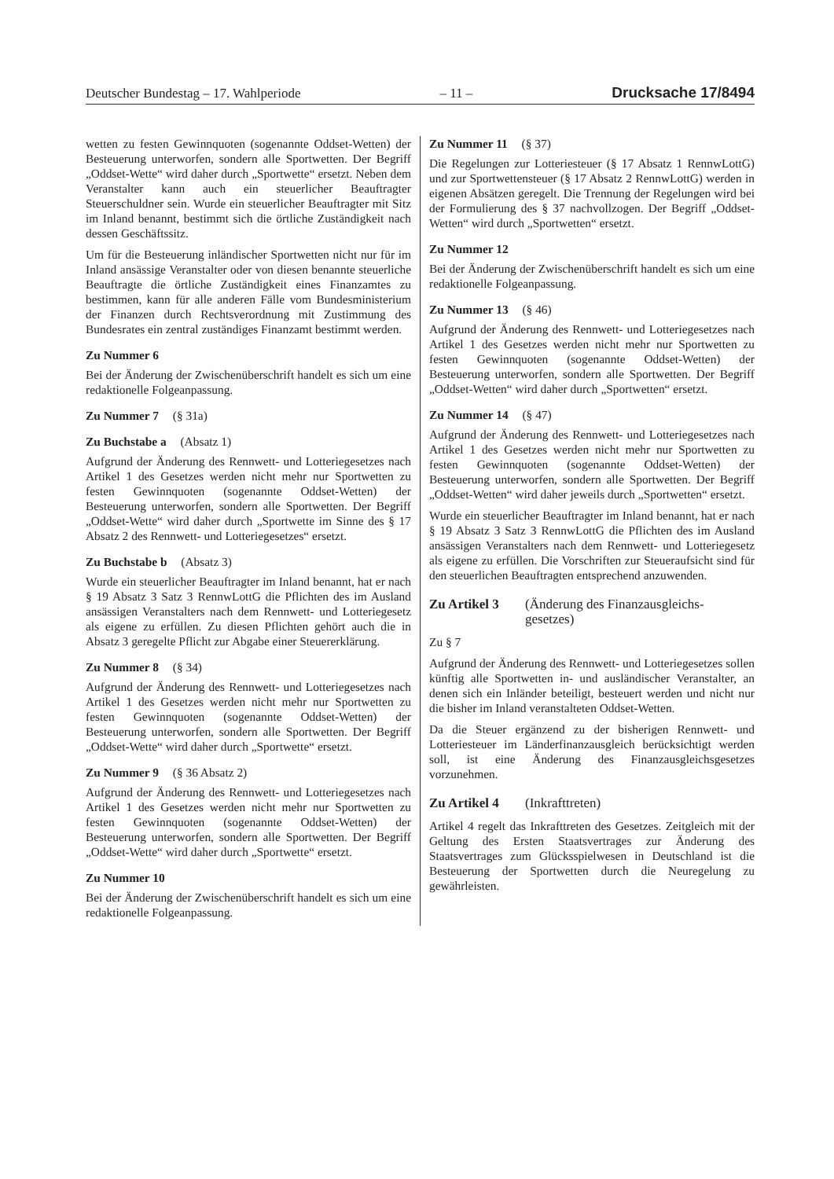Deutscher Bundestag – 17. Wahlperiode – 11 – Drucksache 17/8494
wetten zu festen Gewinnquoten (sogenannte Oddset-Wetten) der Besteuerung unterworfen, sondern alle Sportwetten. Der Begriff „Oddset-Wette“ wird daher durch „Sportwette“ ersetzt. Neben dem Veranstalter kann auch ein steuerlicher Beauftragter Steuerschuldner sein. Wurde ein steuerlicher Beauftragter mit Sitz im Inland benannt, bestimmt sich die örtliche Zuständigkeit nach dessen Geschäftssitz.
Um für die Besteuerung inländischer Sportwetten nicht nur für im Inland ansässige Veranstalter oder von diesen benannte steuerliche Beauftragte die örtliche Zuständigkeit eines Finanzamtes zu bestimmen, kann für alle anderen Fälle vom Bundesministerium der Finanzen durch Rechtsverordnung mit Zustimmung des Bundesrates ein zentral zuständiges Finanzamt bestimmt werden.
Zu Nummer 6
Bei der Änderung der Zwischenüberschrift handelt es sich um eine redaktionelle Folgeanpassung.
Zu Nummer 7 (§ 31a)
Zu Buchstabe a (Absatz 1)
Aufgrund der Änderung des Rennwett- und Lotteriegesetzes nach Artikel 1 des Gesetzes werden nicht mehr nur Sportwetten zu festen Gewinnquoten (sogenannte Oddset-Wetten) der Besteuerung unterworfen, sondern alle Sportwetten. Der Begriff „Oddset-Wette“ wird daher durch „Sportwette im Sinne des § 17 Absatz 2 des Rennwett- und Lotteriegesetzes“ ersetzt.
Zu Buchstabe b (Absatz 3)
Wurde ein steuerlicher Beauftragter im Inland benannt, hat er nach § 19 Absatz 3 Satz 3 RennwLottG die Pflichten des im Ausland ansässigen Veranstalters nach dem Rennwett- und Lotteriegesetz als eigene zu erfüllen. Zu diesen Pflichten gehört auch die in Absatz 3 geregelte Pflicht zur Abgabe einer Steuererklärung.
Zu Nummer 8 (§ 34)
Aufgrund der Änderung des Rennwett- und Lotteriegesetzes nach Artikel 1 des Gesetzes werden nicht mehr nur Sportwetten zu festen Gewinnquoten (sogenannte Oddset-Wetten) der Besteuerung unterworfen, sondern alle Sportwetten. Der Begriff „Oddset-Wette“ wird daher durch „Sportwette“ ersetzt.
Zu Nummer 9 (§ 36 Absatz 2)
Aufgrund der Änderung des Rennwett- und Lotteriegesetzes nach Artikel 1 des Gesetzes werden nicht mehr nur Sportwetten zu festen Gewinnquoten (sogenannte Oddset-Wetten) der Besteuerung unterworfen, sondern alle Sportwetten. Der Begriff „Oddset-Wette“ wird daher durch „Sportwette“ ersetzt.
Zu Nummer 10
Bei der Änderung der Zwischenüberschrift handelt es sich um eine redaktionelle Folgeanpassung.
Zu Nummer 11 (§ 37)
Die Regelungen zur Lotteriesteuer (§ 17 Absatz 1 RennwLottG) und zur Sportwettensteuer (§ 17 Absatz 2 RennwLottG) werden in eigenen Absätzen geregelt. Die Trennung der Regelungen wird bei der Formulierung des § 37 nachvollzogen. Der Begriff „Oddset-Wetten“ wird durch „Sportwetten“ ersetzt.
Zu Nummer 12
Bei der Änderung der Zwischenüberschrift handelt es sich um eine redaktionelle Folgeanpassung.
Zu Nummer 13 (§ 46)
Aufgrund der Änderung des Rennwett- und Lotteriegesetzes nach Artikel 1 des Gesetzes werden nicht mehr nur Sportwetten zu festen Gewinnquoten (sogenannte Oddset-Wetten) der Besteuerung unterworfen, sondern alle Sportwetten. Der Begriff „Oddset-Wetten“ wird daher durch „Sportwetten“ ersetzt.
Zu Nummer 14 (§ 47)
Aufgrund der Änderung des Rennwett- und Lotteriegesetzes nach Artikel 1 des Gesetzes werden nicht mehr nur Sportwetten zu festen Gewinnquoten (sogenannte Oddset-Wetten) der Besteuerung unterworfen, sondern alle Sportwetten. Der Begriff „Oddset-Wetten“ wird daher jeweils durch „Sportwetten“ ersetzt.
Wurde ein steuerlicher Beauftragter im Inland benannt, hat er nach § 19 Absatz 3 Satz 3 RennwLottG die Pflichten des im Ausland ansässigen Veranstalters nach dem Rennwett- und Lotteriegesetz als eigene zu erfüllen. Die Vorschriften zur Steueraufsicht sind für den steuerlichen Beauftragten entsprechend anzuwenden.
Zu Artikel 3 (Änderung des Finanzausgleichs-
gesetzes)
Zu § 7
Aufgrund der Änderung des Rennwett- und Lotteriegesetzes sollen künftig alle Sportwetten in- und ausländischer Veranstalter, an denen sich ein Inländer beteiligt, besteuert werden und nicht nur die bisher im Inland veranstalteten Oddset-Wetten.
Da die Steuer ergänzend zu der bisherigen Rennwett- und Lotteriesteuer im Länderfinanzausgleich berücksichtigt werden soll, ist eine Änderung des Finanzausgleichsgesetzes vorzunehmen.
Zu Artikel 4 (Inkrafttreten)
Artikel 4 regelt das Inkrafttreten des Gesetzes. Zeitgleich mit der Geltung des Ersten Staatsvertrages zur Änderung des Staatsvertrages zum Glücksspielwesen in Deutschland ist die Besteuerung der Sportwetten durch die Neuregelung zu gewährleisten.